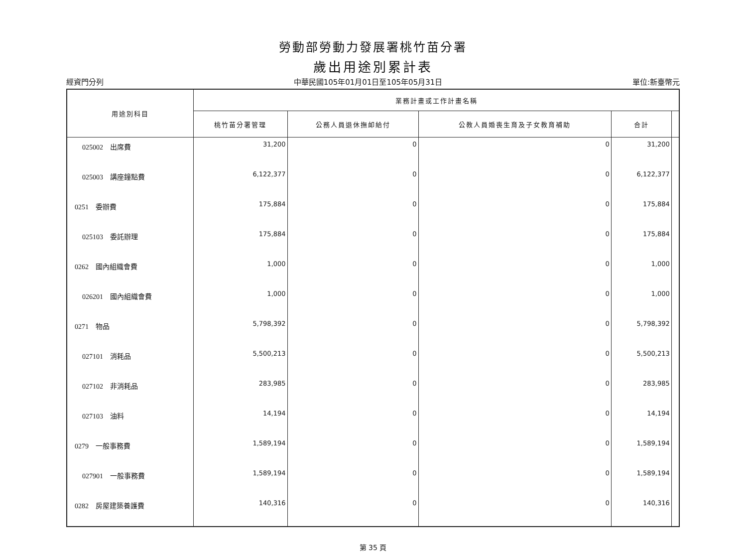勞動部勞動力發展署桃竹苗分署
歲出用途別累計表
經資門分列 中華民國105年01月01日至105年05月31日 單位:新臺幣元
| 用途別科目 | 業務計畫或工作計畫名稱 | | | | |
| --- | --- | --- | --- | --- | --- |
| | 桃竹苗分署管理 | 公務人員退休撫卹給付 | 公教人員婚喪生育及子女教育補助 | 合計 | |
| 025002 出席費 | 31,200 | 0 | 0 | 31,200 | |
| 025003 講座鐘點費 | 6,122,377 | 0 | 0 | 6,122,377 | |
| 0251 委辦費 | 175,884 | 0 | 0 | 175,884 | |
| 025103 委託辦理 | 175,884 | 0 | 0 | 175,884 | |
| 0262 國內組織會費 | 1,000 | 0 | 0 | 1,000 | |
| 026201 國內組織會費 | 1,000 | 0 | 0 | 1,000 | |
| 0271 物品 | 5,798,392 | 0 | 0 | 5,798,392 | |
| 027101 消耗品 | 5,500,213 | 0 | 0 | 5,500,213 | |
| 027102 非消耗品 | 283,985 | 0 | 0 | 283,985 | |
| 027103 油料 | 14,194 | 0 | 0 | 14,194 | |
| 0279 一般事務費 | 1,589,194 | 0 | 0 | 1,589,194 | |
| 027901 一般事務費 | 1,589,194 | 0 | 0 | 1,589,194 | |
| 0282 房屋建築養護費 | 140,316 | 0 | 0 | 140,316 | |
第 35 頁